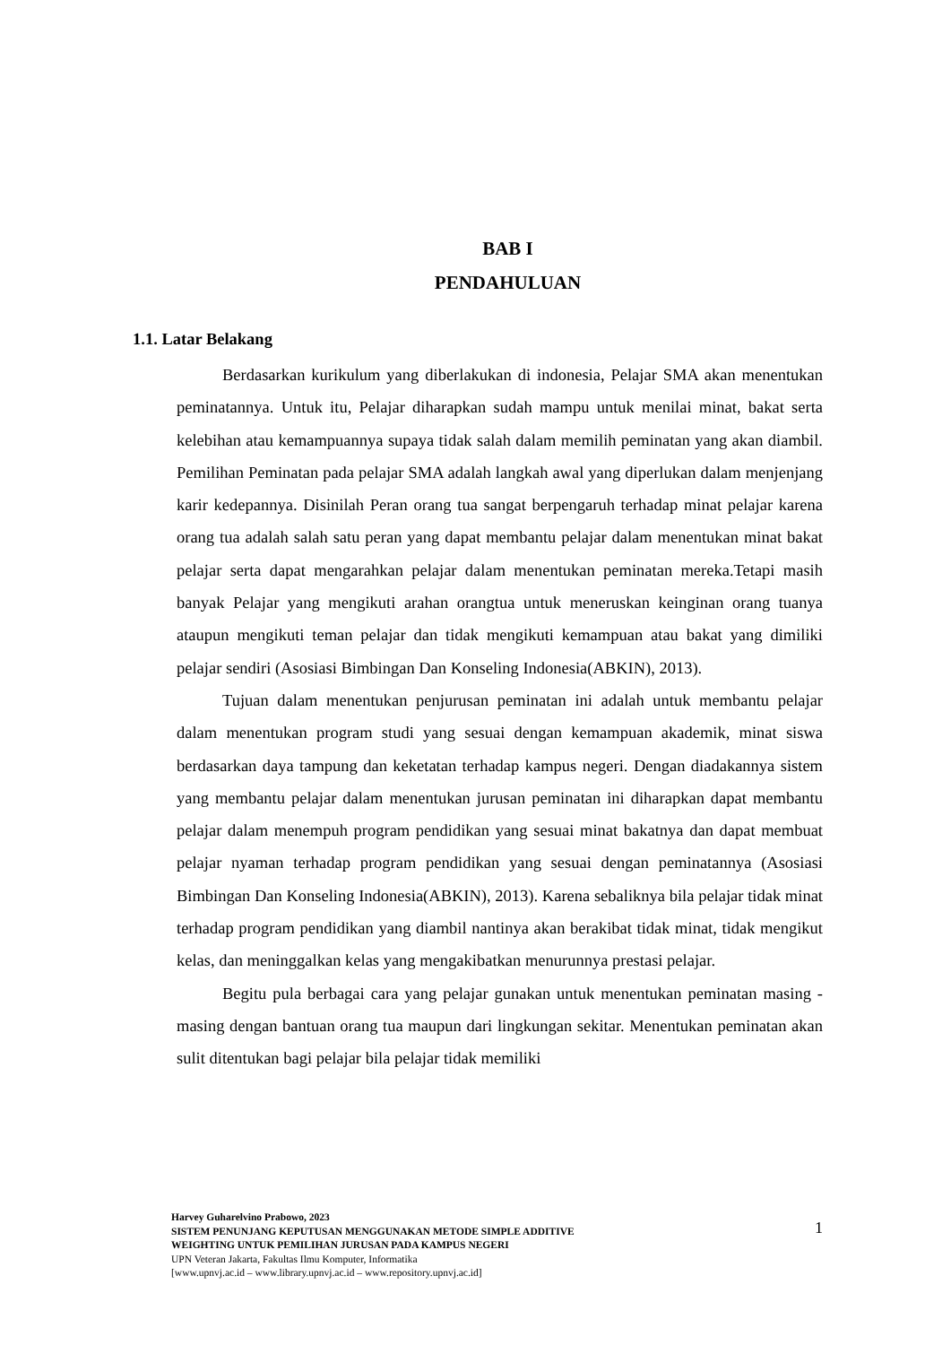BAB I
PENDAHULUAN
1.1. Latar Belakang
Berdasarkan kurikulum yang diberlakukan di indonesia, Pelajar SMA akan menentukan peminatannya. Untuk itu, Pelajar diharapkan sudah mampu untuk menilai minat, bakat serta kelebihan atau kemampuannya supaya tidak salah dalam memilih peminatan yang akan diambil. Pemilihan Peminatan pada pelajar SMA adalah langkah awal yang diperlukan dalam menjenjang karir kedepannya. Disinilah Peran orang tua sangat berpengaruh terhadap minat pelajar karena orang tua adalah salah satu peran yang dapat membantu pelajar dalam menentukan minat bakat pelajar serta dapat mengarahkan pelajar dalam menentukan peminatan mereka.Tetapi masih banyak Pelajar yang mengikuti arahan orangtua untuk meneruskan keinginan orang tuanya ataupun mengikuti teman pelajar dan tidak mengikuti kemampuan atau bakat yang dimiliki pelajar sendiri (Asosiasi Bimbingan Dan Konseling Indonesia(ABKIN), 2013).
Tujuan dalam menentukan penjurusan peminatan ini adalah untuk membantu pelajar dalam menentukan program studi yang sesuai dengan kemampuan akademik, minat siswa berdasarkan daya tampung dan keketatan terhadap kampus negeri. Dengan diadakannya sistem yang membantu pelajar dalam menentukan jurusan peminatan ini diharapkan dapat membantu pelajar dalam menempuh program pendidikan yang sesuai minat bakatnya dan dapat membuat pelajar nyaman terhadap program pendidikan yang sesuai dengan peminatannya (Asosiasi Bimbingan Dan Konseling Indonesia(ABKIN), 2013). Karena sebaliknya bila pelajar tidak minat terhadap program pendidikan yang diambil nantinya akan berakibat tidak minat, tidak mengikut kelas, dan meninggalkan kelas yang mengakibatkan menurunnya prestasi pelajar.
Begitu pula berbagai cara yang pelajar gunakan untuk menentukan peminatan masing - masing dengan bantuan orang tua maupun dari lingkungan sekitar. Menentukan peminatan akan sulit ditentukan bagi pelajar bila pelajar tidak memiliki
Harvey Guharelvino Prabowo, 2023
SISTEM PENUNJANG KEPUTUSAN MENGGUNAKAN METODE SIMPLE ADDITIVE WEIGHTING UNTUK PEMILIHAN JURUSAN PADA KAMPUS NEGERI
UPN Veteran Jakarta, Fakultas Ilmu Komputer, Informatika
[www.upnvj.ac.id – www.library.upnvj.ac.id – www.repository.upnvj.ac.id]
1